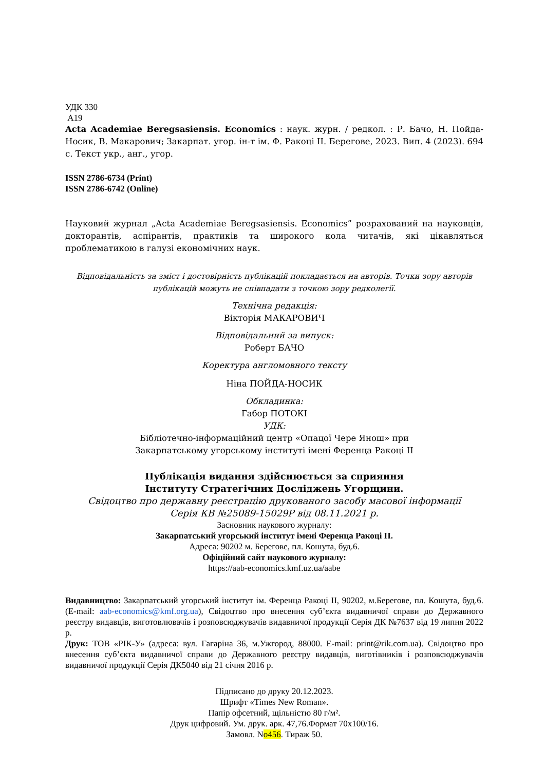УДК 330
А19
Acta Academiae Beregsasiensis. Economics : наук. журн. / редкол. : Р. Бачо, Н. Пойда-Носик, В. Макарович; Закарпат. угор. ін-т ім. Ф. Ракоці ІІ. Берегове, 2023. Вип. 4 (2023). 694 с. Текст укр., анг., угор.
ISSN 2786-6734 (Print)
ISSN 2786-6742 (Online)
Науковий журнал „Acta Academiae Beregsasiensis. Economics” розрахований на науковців, докторантів, аспірантів, практиків та широкого кола читачів, які цікавляться проблематикою в галузі економічних наук.
Відповідальність за зміст і достовірність публікацій покладається на авторів. Точки зору авторів публікацій можуть не співпадати з точкою зору редколегії.
Технічна редакція:
Вікторія МАКАРОВИЧ
Відповідальний за випуск:
Роберт БАЧО
Коректура англомовного тексту
Ніна ПОЙДА-НОСИК
Обкладинка:
Габор ПОТОКІ
УДК:
Бібліотечно-інформаційний центр «Опацої Чере Янош» при
Закарпатському угорському інституті імені Ференца Ракоці ІІ
Публікація видання здійснюється за сприяння
Інституту Стратегічних Досліджень Угорщини.
Свідоцтво про державну реєстрацію друкованого засобу масової інформації
Серія КВ №25089-15029Р від 08.11.2021 р.
Засновник наукового журналу:
Закарпатський угорський інститут імені Ференца Ракоці ІІ.
Адреса: 90202 м. Берегове, пл. Кошута, буд.6.
Офіційний сайт наукового журналу:
https://aab-economics.kmf.uz.ua/aabe
Видавництво: Закарпатський угорський інститут ім. Ференца Ракоці ІІ, 90202, м.Берегове, пл. Кошута, буд.6. (E-mail: aab-economics@kmf.org.ua), Свідоцтво про внесення суб’єкта видавничої справи до Державного реєстру видавців, виготовлювачів і розповсюджувачів видавничої продукції Серія ДК №7637 від 19 липня 2022 р.
Друк: ТОВ «РІК-У» (адреса: вул. Гагаріна 36, м.Ужгород, 88000. E-mail: print@rik.com.ua). Свідоцтво про внесення суб’єкта видавничої справи до Державного реєстру видавців, виготівників і розповсюджувачів видавничої продукції Серія ДК5040 від 21 січня 2016 р.
Підписано до друку 20.12.2023.
Шрифт «Times New Roman».
Папір офсетний, щільністю 80 г/м².
Друк цифровий. Ум. друк. арк. 47,76.Формат 70х100/16.
Замовл. No456. Тираж 50.